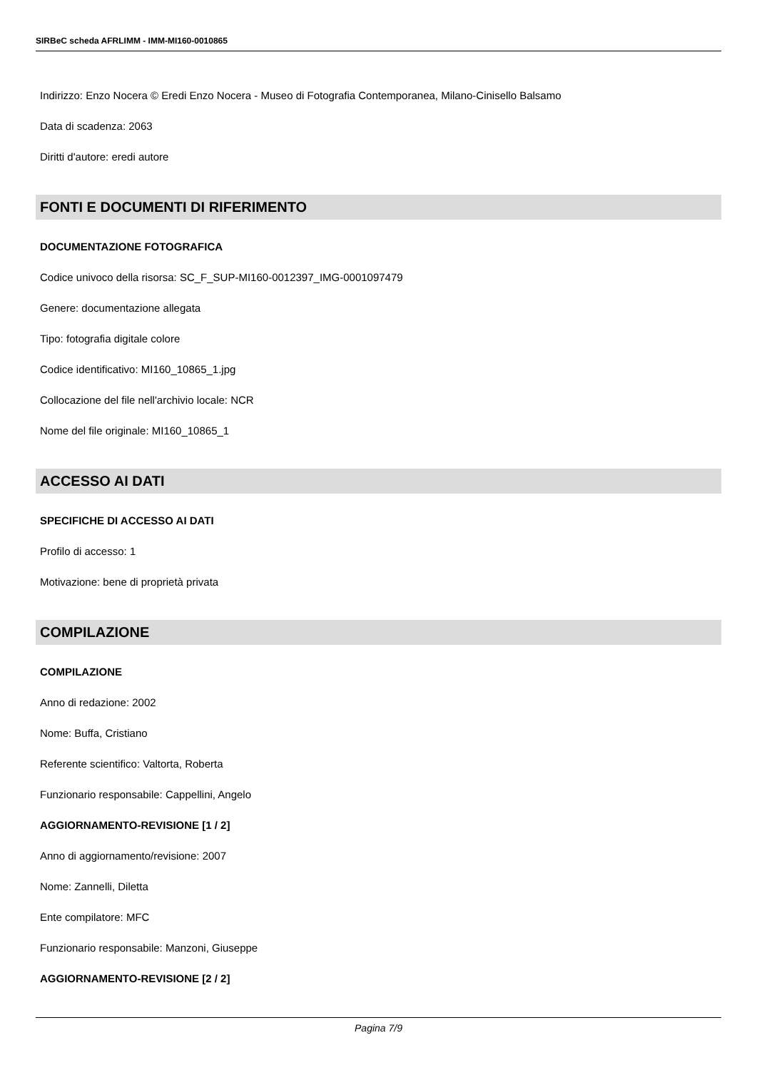SIRBeC scheda AFRLIMM - IMM-MI160-0010865
Indirizzo: Enzo Nocera © Eredi Enzo Nocera - Museo di Fotografia Contemporanea, Milano-Cinisello Balsamo
Data di scadenza: 2063
Diritti d'autore: eredi autore
FONTI E DOCUMENTI DI RIFERIMENTO
DOCUMENTAZIONE FOTOGRAFICA
Codice univoco della risorsa: SC_F_SUP-MI160-0012397_IMG-0001097479
Genere: documentazione allegata
Tipo: fotografia digitale colore
Codice identificativo: MI160_10865_1.jpg
Collocazione del file nell'archivio locale: NCR
Nome del file originale: MI160_10865_1
ACCESSO AI DATI
SPECIFICHE DI ACCESSO AI DATI
Profilo di accesso: 1
Motivazione: bene di proprietà privata
COMPILAZIONE
COMPILAZIONE
Anno di redazione: 2002
Nome: Buffa, Cristiano
Referente scientifico: Valtorta, Roberta
Funzionario responsabile: Cappellini, Angelo
AGGIORNAMENTO-REVISIONE [1 / 2]
Anno di aggiornamento/revisione: 2007
Nome: Zannelli, Diletta
Ente compilatore: MFC
Funzionario responsabile: Manzoni, Giuseppe
AGGIORNAMENTO-REVISIONE [2 / 2]
Pagina 7/9